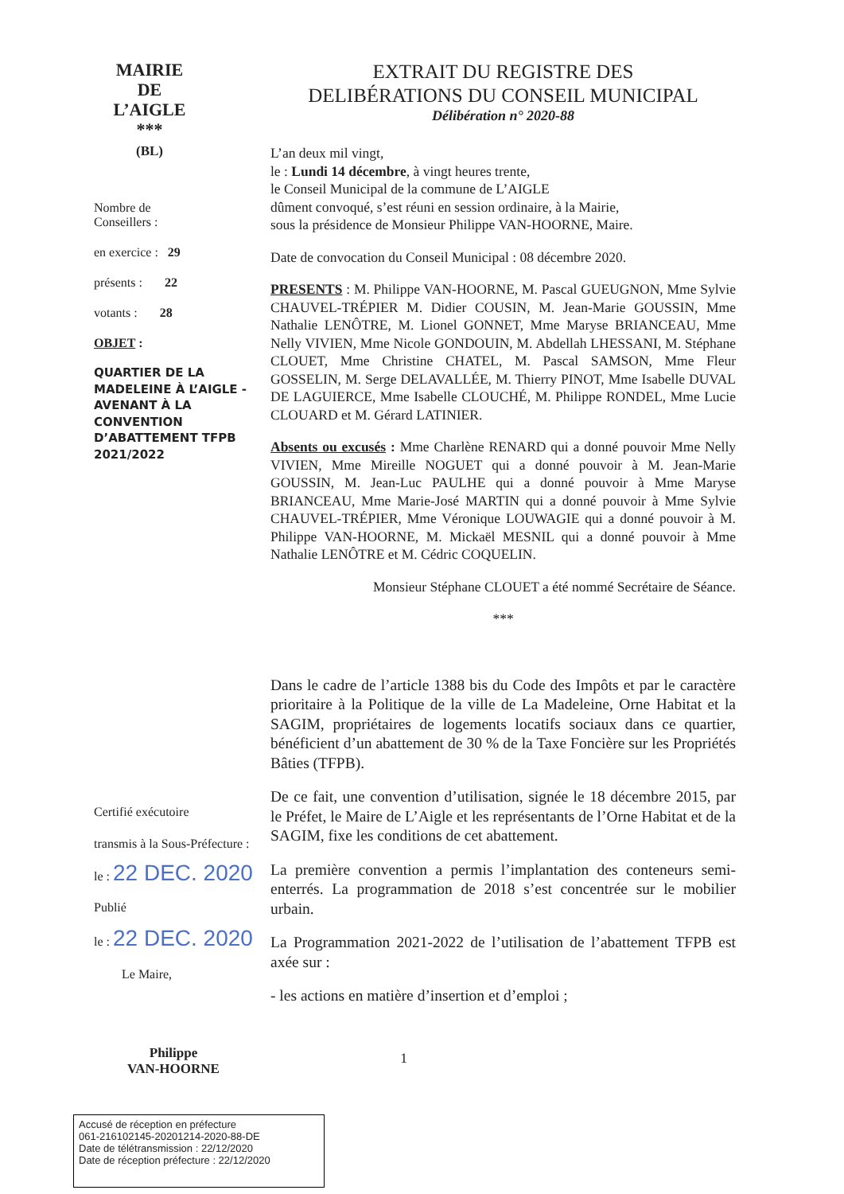MAIRIE
DE
L’AIGLE
***
(BL)
Nombre de
Conseillers :
en exercice : 29
présents : 22
votants : 28
OBJET :
QUARTIER DE LA MADELEINE À L’AIGLE - AVENANT À LA CONVENTION D’ABATTEMENT TFPB 2021/2022
Certifié exécutoire
transmis à la Sous-Préfecture :
le : 22 DEC. 2020
Publié
le : 22 DEC. 2020
Le Maire,
Philippe
VAN-HOORNE
EXTRAIT DU REGISTRE DES
DELIBÉRATIONS DU CONSEIL MUNICIPAL
Délibération n° 2020-88
L’an deux mil vingt,
le : Lundi 14 décembre, à vingt heures trente,
le Conseil Municipal de la commune de L’AIGLE
dûment convoqué, s’est réuni en session ordinaire, à la Mairie,
sous la présidence de Monsieur Philippe VAN-HOORNE, Maire.
Date de convocation du Conseil Municipal : 08 décembre 2020.
PRESENTS : M. Philippe VAN-HOORNE, M. Pascal GUEUGNON, Mme Sylvie CHAUVEL-TRÉPIER M. Didier COUSIN, M. Jean-Marie GOUSSIN, Mme Nathalie LENÔTRE, M. Lionel GONNET, Mme Maryse BRIANCEAU, Mme Nelly VIVIEN, Mme Nicole GONDOUIN, M. Abdellah LHESSANI, M. Stéphane CLOUET, Mme Christine CHATEL, M. Pascal SAMSON, Mme Fleur GOSSELIN, M. Serge DELAVALLÉE, M. Thierry PINOT, Mme Isabelle DUVAL DE LAGUIERCE, Mme Isabelle CLOUCHÉ, M. Philippe RONDEL, Mme Lucie CLOUARD et M. Gérard LATINIER.
Absents ou excusés : Mme Charlène RENARD qui a donné pouvoir Mme Nelly VIVIEN, Mme Mireille NOGUET qui a donné pouvoir à M. Jean-Marie GOUSSIN, M. Jean-Luc PAULHE qui a donné pouvoir à Mme Maryse BRIANCEAU, Mme Marie-José MARTIN qui a donné pouvoir à Mme Sylvie CHAUVEL-TRÉPIER, Mme Véronique LOUWAGIE qui a donné pouvoir à M. Philippe VAN-HOORNE, M. Mickaël MESNIL qui a donné pouvoir à Mme Nathalie LENÔTRE et M. Cédric COQUELIN.
Monsieur Stéphane CLOUET a été nommé Secrétaire de Séance.
***
Dans le cadre de l’article 1388 bis du Code des Impôts et par le caractère prioritaire à la Politique de la ville de La Madeleine, Orne Habitat et la SAGIM, propriétaires de logements locatifs sociaux dans ce quartier, bénéficient d’un abattement de 30 % de la Taxe Foncière sur les Propriétés Bâties (TFPB).
De ce fait, une convention d’utilisation, signée le 18 décembre 2015, par le Préfet, le Maire de L’Aigle et les représentants de l’Orne Habitat et de la SAGIM, fixe les conditions de cet abattement.
La première convention a permis l’implantation des conteneurs semi-enterrés. La programmation de 2018 s’est concentrée sur le mobilier urbain.
La Programmation 2021-2022 de l’utilisation de l’abattement TFPB est axée sur :
- les actions en matière d’insertion et d’emploi ;
1
Accusé de réception en préfecture
061-216102145-20201214-2020-88-DE
Date de télétransmission : 22/12/2020
Date de réception préfecture : 22/12/2020